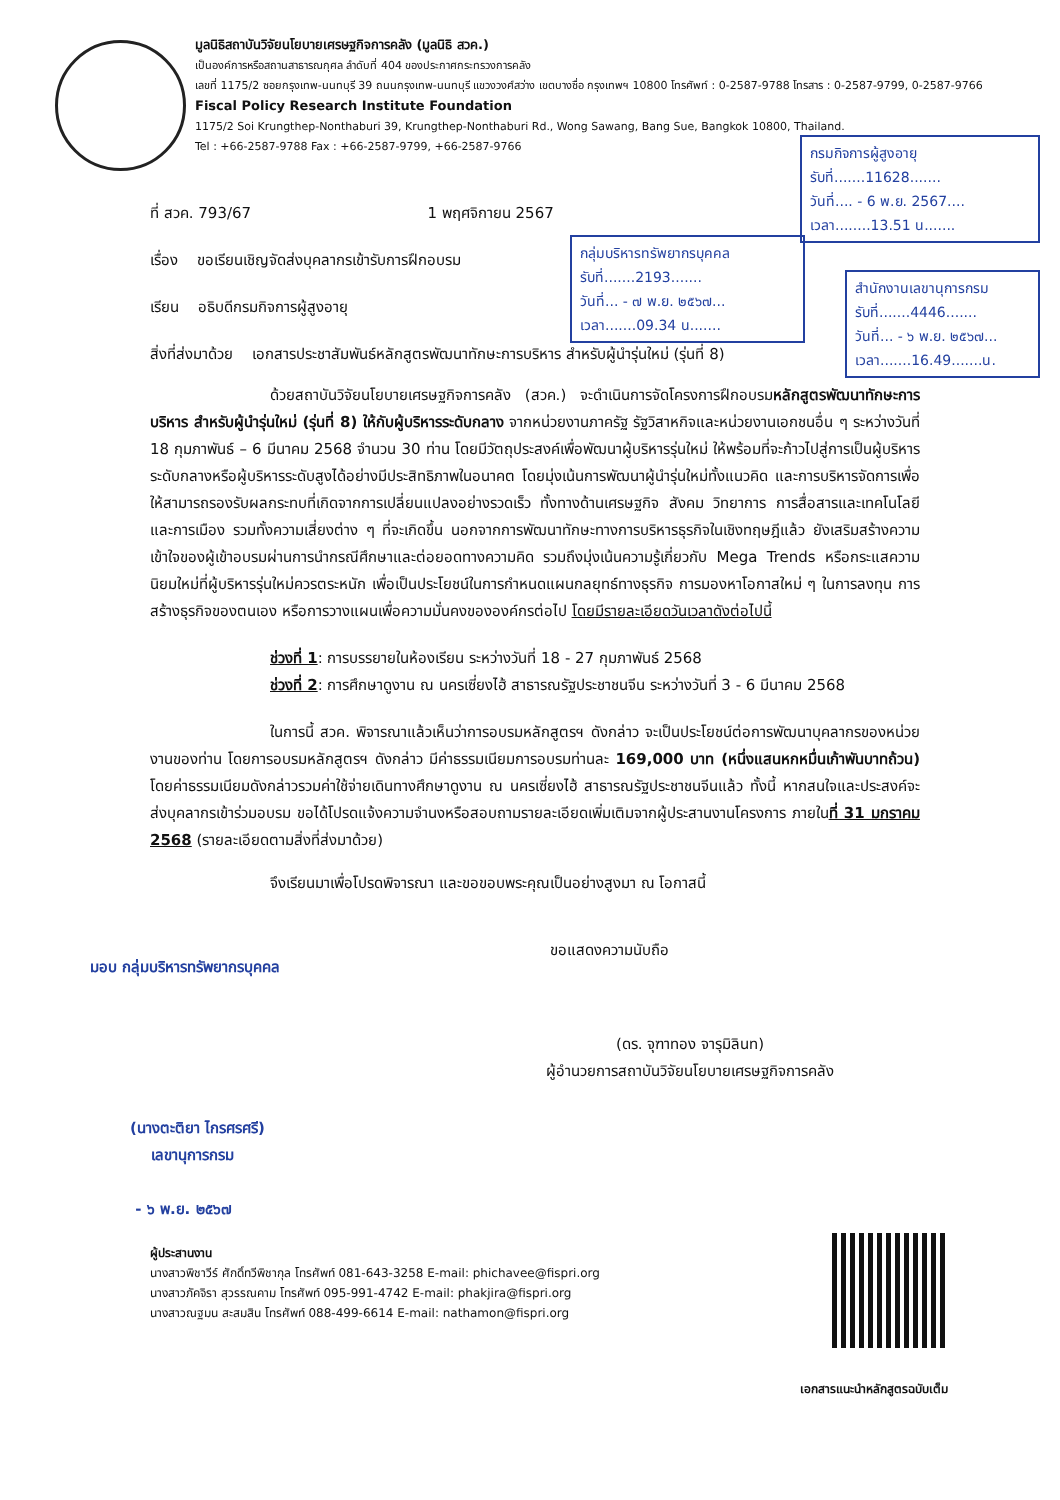มูลนิธิสถาบันวิจัยนโยบายเศรษฐกิจการคลัง (มูลนิธิ สวค.)
เป็นองค์การหรือสถานสาธารณกุศล ลำดับที่ 404 ของประกาศกระทรวงการคลัง
เลขที่ 1175/2 ซอยกรุงเทพ-นนทบุรี 39 ถนนกรุงเทพ-นนทบุรี แขวงวงศ์สว่าง เขตบางซื่อ กรุงเทพฯ 10800 โทรศัพท์ : 0-2587-9788 โทรสาร : 0-2587-9799, 0-2587-9766
Fiscal Policy Research Institute Foundation
1175/2 Soi Krungthep-Nonthaburi 39, Krungthep-Nonthaburi Rd., Wong Sawang, Bang Sue, Bangkok 10800, Thailand.
Tel : +66-2587-9788 Fax : +66-2587-9799, +66-2587-9766
กรมกิจการผู้สูงอายุ
รับที่.......11628.......
วันที่.... - 6 พ.ย. 2567....
เวลา........13.51 น.......
กลุ่มบริหารทรัพยากรบุคคล
รับที่.......2193.......
วันที่... - ๗ พ.ย. ๒๕๖๗...
เวลา.......09.34 น.......
สำนักงานเลขานุการกรม
รับที่.......4446.......
วันที่... - ๖ พ.ย. ๒๕๖๗...
เวลา.......16.49.......น.
ที่ สวค. 793/67 1 พฤศจิกายน 2567
เรื่อง ขอเรียนเชิญจัดส่งบุคลากรเข้ารับการฝึกอบรม
เรียน อธิบดีกรมกิจการผู้สูงอายุ
สิ่งที่ส่งมาด้วย เอกสารประชาสัมพันธ์หลักสูตรพัฒนาทักษะการบริหาร สำหรับผู้นำรุ่นใหม่ (รุ่นที่ 8)
ด้วยสถาบันวิจัยนโยบายเศรษฐกิจการคลัง (สวค.) จะดำเนินการจัดโครงการฝึกอบรมหลักสูตรพัฒนาทักษะการบริหาร สำหรับผู้นำรุ่นใหม่ (รุ่นที่ 8) ให้กับผู้บริหารระดับกลาง จากหน่วยงานภาครัฐ รัฐวิสาหกิจและหน่วยงานเอกชนอื่น ๆ ระหว่างวันที่ 18 กุมภาพันธ์ – 6 มีนาคม 2568 จำนวน 30 ท่าน โดยมีวัตถุประสงค์เพื่อพัฒนาผู้บริหารรุ่นใหม่ ให้พร้อมที่จะก้าวไปสู่การเป็นผู้บริหารระดับกลางหรือผู้บริหารระดับสูงได้อย่างมีประสิทธิภาพในอนาคต โดยมุ่งเน้นการพัฒนาผู้นำรุ่นใหม่ทั้งแนวคิด และการบริหารจัดการเพื่อให้สามารถรองรับผลกระทบที่เกิดจากการเปลี่ยนแปลงอย่างรวดเร็ว ทั้งทางด้านเศรษฐกิจ สังคม วิทยาการ การสื่อสารและเทคโนโลยี และการเมือง รวมทั้งความเสี่ยงต่าง ๆ ที่จะเกิดขึ้น นอกจากการพัฒนาทักษะทางการบริหารธุรกิจในเชิงทฤษฎีแล้ว ยังเสริมสร้างความเข้าใจของผู้เข้าอบรมผ่านการนำกรณีศึกษาและต่อยอดทางความคิด รวมถึงมุ่งเน้นความรู้เกี่ยวกับ Mega Trends หรือกระแสความนิยมใหม่ที่ผู้บริหารรุ่นใหม่ควรตระหนัก เพื่อเป็นประโยชน์ในการกำหนดแผนกลยุทธ์ทางธุรกิจ การมองหาโอกาสใหม่ ๆ ในการลงทุน การสร้างธุรกิจของตนเอง หรือการวางแผนเพื่อความมั่นคงขององค์กรต่อไป โดยมีรายละเอียดวันเวลาดังต่อไปนี้
ช่วงที่ 1: การบรรยายในห้องเรียน ระหว่างวันที่ 18 - 27 กุมภาพันธ์ 2568
ช่วงที่ 2: การศึกษาดูงาน ณ นครเซี่ยงไฮ้ สาธารณรัฐประชาชนจีน ระหว่างวันที่ 3 - 6 มีนาคม 2568
ในการนี้ สวค. พิจารณาแล้วเห็นว่าการอบรมหลักสูตรฯ ดังกล่าว จะเป็นประโยชน์ต่อการพัฒนาบุคลากรของหน่วยงานของท่าน โดยการอบรมหลักสูตรฯ ดังกล่าว มีค่าธรรมเนียมการอบรมท่านละ 169,000 บาท (หนึ่งแสนหกหมื่นเก้าพันบาทถ้วน) โดยค่าธรรมเนียมดังกล่าวรวมค่าใช้จ่ายเดินทางศึกษาดูงาน ณ นครเซี่ยงไฮ้ สาธารณรัฐประชาชนจีนแล้ว ทั้งนี้ หากสนใจและประสงค์จะส่งบุคลากรเข้าร่วมอบรม ขอได้โปรดแจ้งความจำนงหรือสอบถามรายละเอียดเพิ่มเติมจากผู้ประสานงานโครงการ ภายในที่ 31 มกราคม 2568 (รายละเอียดตามสิ่งที่ส่งมาด้วย)
จึงเรียนมาเพื่อโปรดพิจารณา และขอขอบพระคุณเป็นอย่างสูงมา ณ โอกาสนี้
ขอแสดงความนับถือ
มอบ กลุ่มบริหารทรัพยากรบุคคล
(ดร. จุฑาทอง จารุมิลินท)
ผู้อำนวยการสถาบันวิจัยนโยบายเศรษฐกิจการคลัง
(นางตะติยา ไกรศรศรี)
เลขานุการกรม
- ๖ พ.ย. ๒๕๖๗
ผู้ประสานงาน
นางสาวพิชาวีร์ ศักดิ์ทวีพิชากุล โทรศัพท์ 081-643-3258 E-mail: phichavee@fispri.org
นางสาวภัคจิรา สุวรรณคาม โทรศัพท์ 095-991-4742 E-mail: phakjira@fispri.org
นางสาวณฐมน สะสมสิน โทรศัพท์ 088-499-6614 E-mail: nathamon@fispri.org
เอกสารแนะนำหลักสูตรฉบับเต็ม